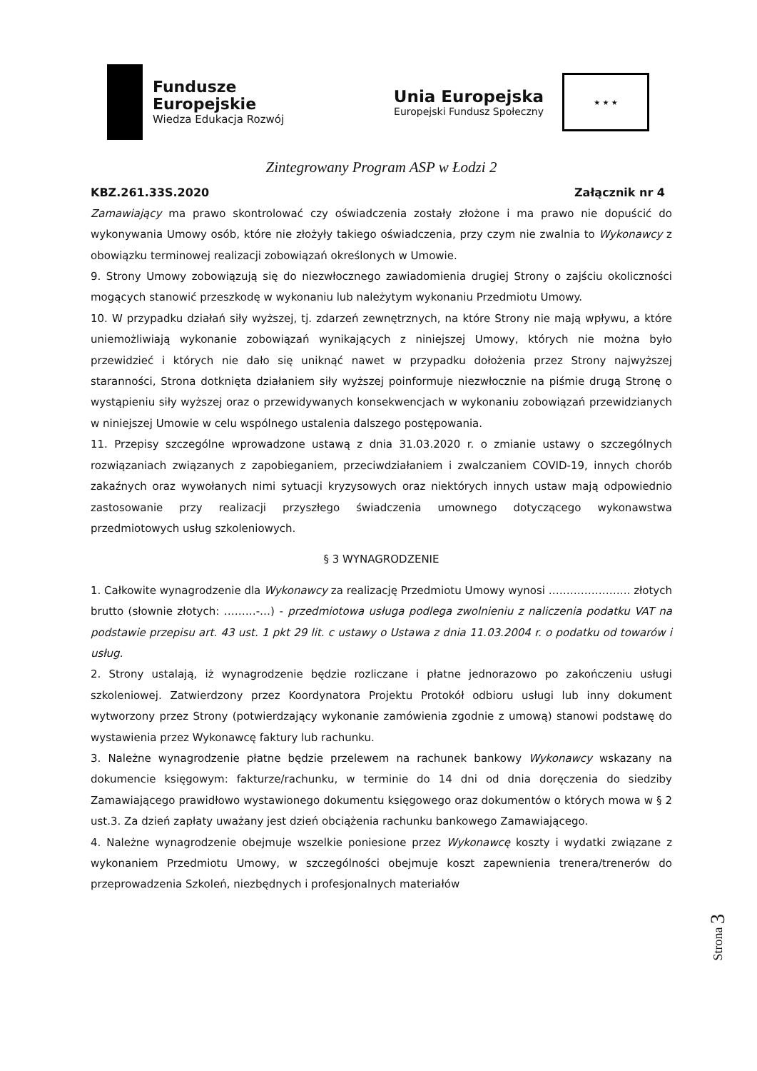Fundusze
Europejskie
Wiedza Edukacja Rozwój
Unia Europejska
Europejski Fundusz Społeczny
★ ★ ★
Zintegrowany Program ASP w Łodzi 2
KBZ.261.33S.2020 Załącznik nr 4
Zamawiający ma prawo skontrolować czy oświadczenia zostały złożone i ma prawo nie dopuścić do wykonywania Umowy osób, które nie złożyły takiego oświadczenia, przy czym nie zwalnia to Wykonawcy z obowiązku terminowej realizacji zobowiązań określonych w Umowie.
9. Strony Umowy zobowiązują się do niezwłocznego zawiadomienia drugiej Strony o zajściu okoliczności mogących stanowić przeszkodę w wykonaniu lub należytym wykonaniu Przedmiotu Umowy.
10. W przypadku działań siły wyższej, tj. zdarzeń zewnętrznych, na które Strony nie mają wpływu, a które uniemożliwiają wykonanie zobowiązań wynikających z niniejszej Umowy, których nie można było przewidzieć i których nie dało się uniknąć nawet w przypadku dołożenia przez Strony najwyższej staranności, Strona dotknięta działaniem siły wyższej poinformuje niezwłocznie na piśmie drugą Stronę o wystąpieniu siły wyższej oraz o przewidywanych konsekwencjach w wykonaniu zobowiązań przewidzianych w niniejszej Umowie w celu wspólnego ustalenia dalszego postępowania.
11. Przepisy szczególne wprowadzone ustawą z dnia 31.03.2020 r. o zmianie ustawy o szczególnych rozwiązaniach związanych z zapobieganiem, przeciwdziałaniem i zwalczaniem COVID-19, innych chorób zakaźnych oraz wywołanych nimi sytuacji kryzysowych oraz niektórych innych ustaw mają odpowiednio zastosowanie przy realizacji przyszłego świadczenia umownego dotyczącego wykonawstwa przedmiotowych usług szkoleniowych.
§ 3 WYNAGRODZENIE
1. Całkowite wynagrodzenie dla Wykonawcy za realizację Przedmiotu Umowy wynosi ………………….. złotych brutto (słownie złotych: ………-…) - przedmiotowa usługa podlega zwolnieniu z naliczenia podatku VAT na podstawie przepisu art. 43 ust. 1 pkt 29 lit. c ustawy o Ustawa z dnia 11.03.2004 r. o podatku od towarów i usług.
2. Strony ustalają, iż wynagrodzenie będzie rozliczane i płatne jednorazowo po zakończeniu usługi szkoleniowej. Zatwierdzony przez Koordynatora Projektu Protokół odbioru usługi lub inny dokument wytworzony przez Strony (potwierdzający wykonanie zamówienia zgodnie z umową) stanowi podstawę do wystawienia przez Wykonawcę faktury lub rachunku.
3. Należne wynagrodzenie płatne będzie przelewem na rachunek bankowy Wykonawcy wskazany na dokumencie księgowym: fakturze/rachunku, w terminie do 14 dni od dnia doręczenia do siedziby Zamawiającego prawidłowo wystawionego dokumentu księgowego oraz dokumentów o których mowa w § 2 ust.3. Za dzień zapłaty uważany jest dzień obciążenia rachunku bankowego Zamawiającego.
4. Należne wynagrodzenie obejmuje wszelkie poniesione przez Wykonawcę koszty i wydatki związane z wykonaniem Przedmiotu Umowy, w szczególności obejmuje koszt zapewnienia trenera/trenerów do przeprowadzenia Szkoleń, niezbędnych i profesjonalnych materiałów
Strona 3